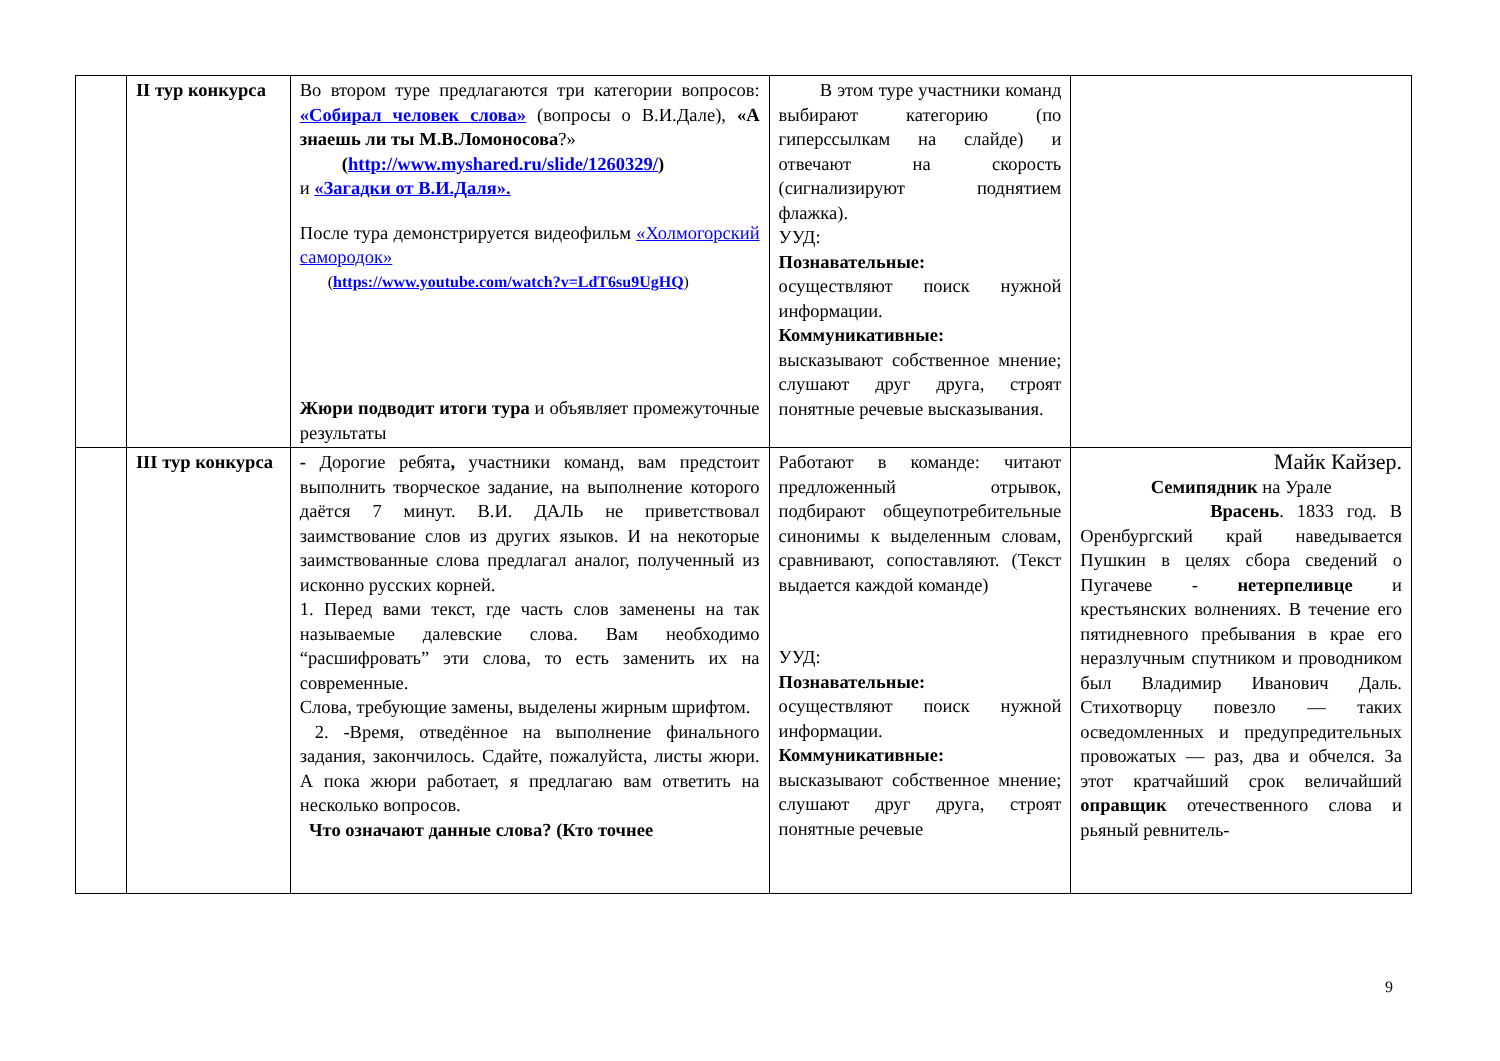| | II тур конкурса | Во втором туре предлагаются три категории вопросов: «Собирал человек слова» (вопросы о В.И.Дале), «А знаешь ли ты М.В.Ломоносова ?» ( http://www.myshared.ru/slide/1260329/ ) и «Загадки от В.И.Даля». После тура демонстрируется видеофильм «Холмогорский самородок» ( https://www.youtube.com/watch?v=LdT6su9UgHQ ) Жюри подводит итоги тура и объявляет промежуточные результаты | В этом туре участники команд выбирают категорию (по гиперссылкам на слайде) и отвечают на скорость (сигнализируют поднятием флажка). УУД: Познавательные: осуществляют поиск нужной информации. Коммуникативные: высказывают собственное мнение; слушают друг друга, строят понятные речевые высказывания. | |
| | III тур конкурса | - Дорогие ребята , участники команд, вам предстоит выполнить творческое задание, на выполнение которого даётся 7 минут. В.И. ДАЛЬ не приветствовал заимствование слов из других языков. И на некоторые заимствованные слова предлагал аналог, полученный из исконно русских корней. 1. Перед вами текст, где часть слов заменены на так называемые далевские слова. Вам необходимо “расшифровать” эти слова, то есть заменить их на современные. Слова, требующие замены, выделены жирным шрифтом. 2. -Время, отведённое на выполнение финального задания, закончилось. Сдайте, пожалуйста, листы жюри. А пока жюри работает, я предлагаю вам ответить на несколько вопросов. Что означают данные слова? (Кто точнее | Работают в команде: читают предложенный отрывок, подбирают общеупотребительные синонимы к выделенным словам, сравнивают, сопоставляют. (Текст выдается каждой команде) УУД: Познавательные: осуществляют поиск нужной информации. Коммуникативные: высказывают собственное мнение; слушают друг друга, строят понятные речевые | Майк Кайзер. Семипядник на Урале Врасень . 1833 год. В Оренбургский край наведывается Пушкин в целях сбора сведений о Пугачеве - нетерпеливце и крестьянских волнениях. В течение его пятидневного пребывания в крае его неразлучным спутником и проводником был Владимир Иванович Даль. Стихотворцу повезло — таких осведомленных и предупредительных провожатых — раз, два и обчелся. За этот кратчайший срок величайший оправщик отечественного слова и рьяный ревнитель- |
9